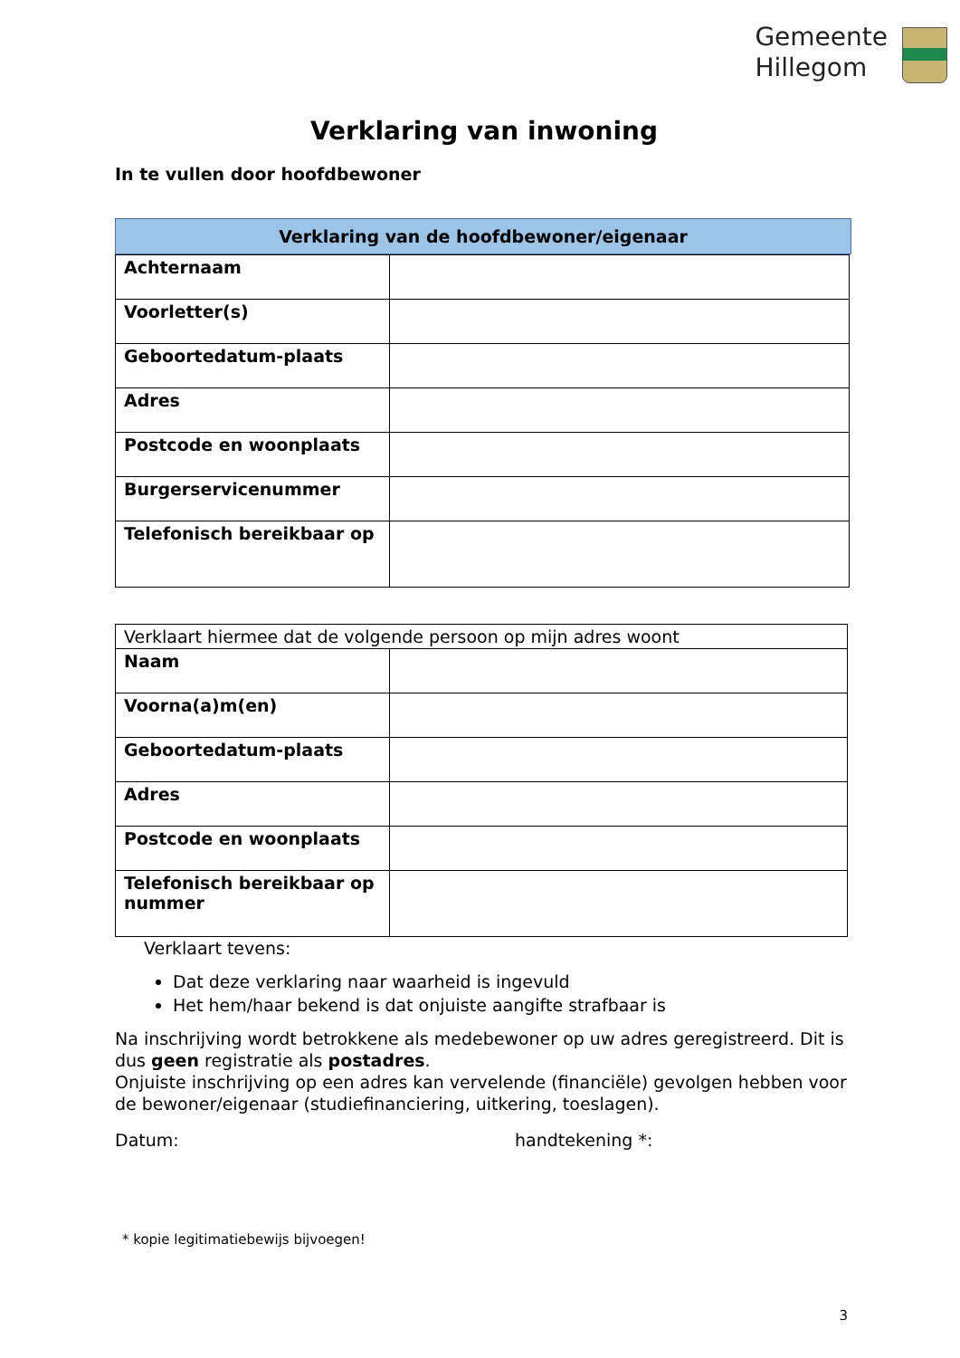Gemeente
Hillegom
Verklaring van inwoning
In te vullen door hoofdbewoner
Verklaring van de hoofdbewoner/eigenaar
| Achternaam | |
| Voorletter(s) | |
| Geboortedatum-plaats | |
| Adres | |
| Postcode en woonplaats | |
| Burgerservicenummer | |
| Telefonisch bereikbaar op | |
| Verklaart hiermee dat de volgende persoon op mijn adres woont | |
| Naam | |
| Voorna(a)m(en) | |
| Geboortedatum-plaats | |
| Adres | |
| Postcode en woonplaats | |
| Telefonisch bereikbaar op nummer | |
Verklaart tevens:
Dat deze verklaring naar waarheid is ingevuld
Het hem/haar bekend is dat onjuiste aangifte strafbaar is
Na inschrijving wordt betrokkene als medebewoner op uw adres geregistreerd. Dit is dus geen registratie als postadres.
Onjuiste inschrijving op een adres kan vervelende (financiële) gevolgen hebben voor de bewoner/eigenaar (studiefinanciering, uitkering, toeslagen).
Datum: handtekening *:
* kopie legitimatiebewijs bijvoegen!
3